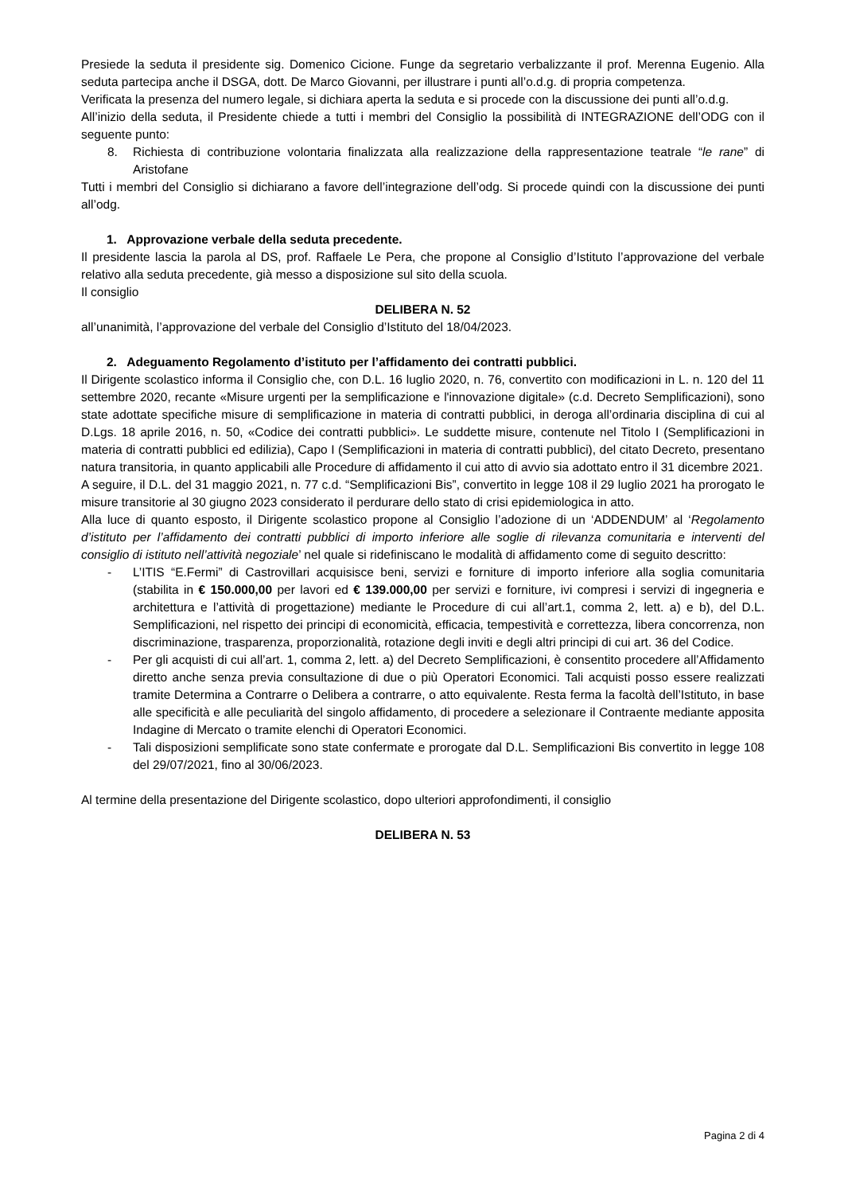Presiede la seduta il presidente sig. Domenico Cicione. Funge da segretario verbalizzante il prof. Merenna Eugenio. Alla seduta partecipa anche il DSGA, dott. De Marco Giovanni, per illustrare i punti all’o.d.g. di propria competenza.
Verificata la presenza del numero legale, si dichiara aperta la seduta e si procede con la discussione dei punti all’o.d.g.
All’inizio della seduta, il Presidente chiede a tutti i membri del Consiglio la possibilità di INTEGRAZIONE dell’ODG con il seguente punto:
8. Richiesta di contribuzione volontaria finalizzata alla realizzazione della rappresentazione teatrale “le rane” di Aristofane
Tutti i membri del Consiglio si dichiarano a favore dell’integrazione dell’odg. Si procede quindi con la discussione dei punti all’odg.
1. Approvazione verbale della seduta precedente.
Il presidente lascia la parola al DS, prof. Raffaele Le Pera, che propone al Consiglio d’Istituto l’approvazione del verbale relativo alla seduta precedente, già messo a disposizione sul sito della scuola.
Il consiglio
DELIBERA N. 52
all’unanimità, l’approvazione del verbale del Consiglio d’Istituto del 18/04/2023.
2. Adeguamento Regolamento d’istituto per l’affidamento dei contratti pubblici.
Il Dirigente scolastico informa il Consiglio che, con D.L. 16 luglio 2020, n. 76, convertito con modificazioni in L. n. 120 del 11 settembre 2020, recante «Misure urgenti per la semplificazione e l'innovazione digitale» (c.d. Decreto Semplificazioni), sono state adottate specifiche misure di semplificazione in materia di contratti pubblici, in deroga all’ordinaria disciplina di cui al D.Lgs. 18 aprile 2016, n. 50, «Codice dei contratti pubblici». Le suddette misure, contenute nel Titolo I (Semplificazioni in materia di contratti pubblici ed edilizia), Capo I (Semplificazioni in materia di contratti pubblici), del citato Decreto, presentano natura transitoria, in quanto applicabili alle Procedure di affidamento il cui atto di avvio sia adottato entro il 31 dicembre 2021.
A seguire, il D.L. del 31 maggio 2021, n. 77 c.d. “Semplificazioni Bis”, convertito in legge 108 il 29 luglio 2021 ha prorogato le misure transitorie al 30 giugno 2023 considerato il perdurare dello stato di crisi epidemiologica in atto.
Alla luce di quanto esposto, il Dirigente scolastico propone al Consiglio l’adozione di un ‘ADDENDUM’ al ‘Regolamento d’istituto per l’affidamento dei contratti pubblici di importo inferiore alle soglie di rilevanza comunitaria e interventi del consiglio di istituto nell’attività negoziale’ nel quale si ridefiniscano le modalità di affidamento come di seguito descritto:
- L’ITIS “E.Fermi” di Castrovillari acquisisce beni, servizi e forniture di importo inferiore alla soglia comunitaria (stabilita in € 150.000,00 per lavori ed € 139.000,00 per servizi e forniture, ivi compresi i servizi di ingegneria e architettura e l’attività di progettazione) mediante le Procedure di cui all’art.1, comma 2, lett. a) e b), del D.L. Semplificazioni, nel rispetto dei principi di economicità, efficacia, tempestività e correttezza, libera concorrenza, non discriminazione, trasparenza, proporzionalità, rotazione degli inviti e degli altri principi di cui art. 36 del Codice.
- Per gli acquisti di cui all’art. 1, comma 2, lett. a) del Decreto Semplificazioni, è consentito procedere all’Affidamento diretto anche senza previa consultazione di due o più Operatori Economici. Tali acquisti posso essere realizzati tramite Determina a Contrarre o Delibera a contrarre, o atto equivalente. Resta ferma la facoltà dell’Istituto, in base alle specificità e alle peculiarità del singolo affidamento, di procedere a selezionare il Contraente mediante apposita Indagine di Mercato o tramite elenchi di Operatori Economici.
- Tali disposizioni semplificate sono state confermate e prorogate dal D.L. Semplificazioni Bis convertito in legge 108 del 29/07/2021, fino al 30/06/2023.
Al termine della presentazione del Dirigente scolastico, dopo ulteriori approfondimenti, il consiglio
DELIBERA N. 53
Pagina 2 di 4